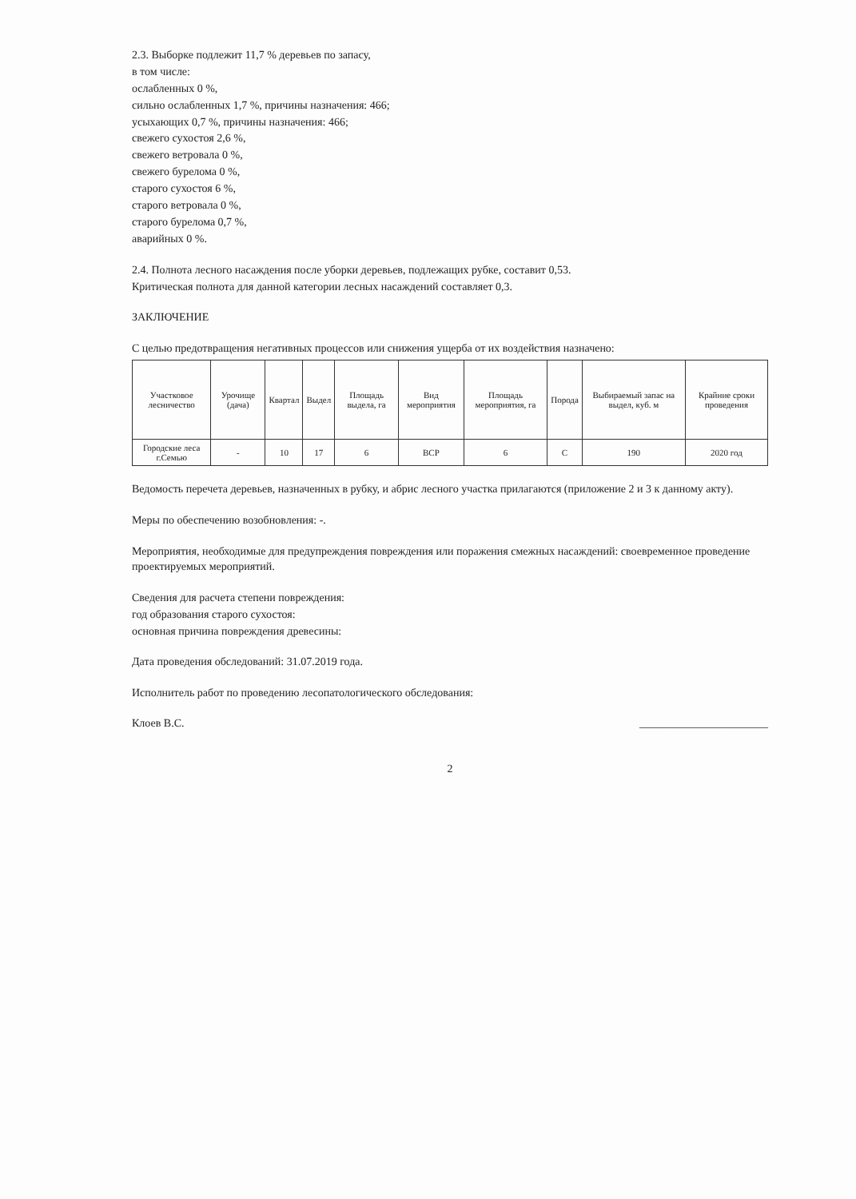2.3. Выборке подлежит 11,7 % деревьев по запасу,
в том числе:
ослабленных 0 %,
сильно ослабленных 1,7 %, причины назначения: 466;
усыхающих 0,7 %, причины назначения: 466;
свежего сухостоя 2,6 %,
свежего ветровала 0 %,
свежего бурелома 0 %,
старого сухостоя 6 %,
старого ветровала 0 %,
старого бурелома 0,7 %,
аварийных 0 %.
2.4. Полнота лесного насаждения после уборки деревьев, подлежащих рубке, составит 0,53.
Критическая полнота для данной категории лесных насаждений составляет 0,3.
ЗАКЛЮЧЕНИЕ
С целью предотвращения негативных процессов или снижения ущерба от их воздействия назначено:
| Участковое лесничество | Урочище (дача) | Квартал | Выдел | Площадь выдела, га | Вид мероприятия | Площадь мероприятия, га | Порода | Выбираемый запас на выдел, куб. м | Крайние сроки проведения |
| --- | --- | --- | --- | --- | --- | --- | --- | --- | --- |
| Городские леса г.Семью | - | 10 | 17 | 6 | ВСР | 6 | С | 190 | 2020 год |
Ведомость перечета деревьев, назначенных в рубку, и абрис лесного участка прилагаются (приложение 2 и 3 к данному акту).
Меры по обеспечению возобновления: -.
Мероприятия, необходимые для предупреждения повреждения или поражения смежных насаждений: своевременное проведение проектируемых мероприятий.
Сведения для расчета степени повреждения:
год образования старого сухостоя:
основная причина повреждения древесины:
Дата проведения обследований: 31.07.2019 года.
Исполнитель работ по проведению лесопатологического обследования:
Клоев В.С. _______________________
2